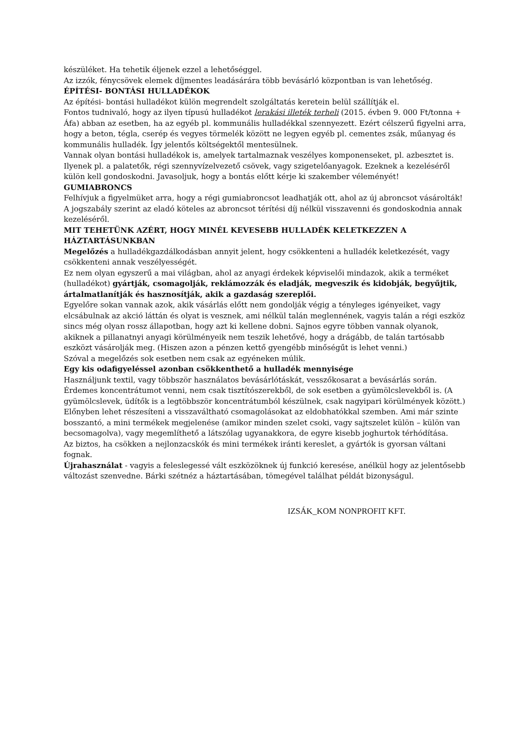készüléket. Ha tehetik éljenek ezzel a lehetőséggel.
Az izzók, fénycsövek elemek díjmentes leadásárára több bevásárló központban is van lehetőség.
ÉPÍTÉSI- BONTÁSI HULLADÉKOK
Az építési- bontási hulladékot külön megrendelt szolgáltatás keretein belül szállítják el.
Fontos tudnivaló, hogy az ilyen típusú hulladékot lerakási illeték terheli (2015. évben 9. 000 Ft/tonna + Áfa) abban az esetben, ha az egyéb pl. kommunális hulladékkal szennyezett. Ezért célszerű figyelni arra, hogy a beton, tégla, cserép és vegyes törmelék között ne legyen egyéb pl. cementes zsák, műanyag és kommunális hulladék. Így jelentős költségektől mentesülnek.
Vannak olyan bontási hulladékok is, amelyek tartalmaznak veszélyes komponenseket, pl. azbesztet is. Ilyenek pl. a palatetők, régi szennyvízelvezető csövek, vagy szigetelőanyagok. Ezeknek a kezeléséről külön kell gondoskodni. Javasoljuk, hogy a bontás előtt kérje ki szakember véleményét!
GUMIABRONCS
Felhívjuk a figyelmüket arra, hogy a régi gumiabroncsot leadhatják ott, ahol az új abroncsot vásárolták! A jogszabály szerint az eladó köteles az abroncsot térítési díj nélkül visszavenni és gondoskodnia annak kezeléséről.
MIT TEHETÜNK AZÉRT, HOGY MINÉL KEVESEBB HULLADÉK KELETKEZZEN A HÁZTARTÁSUNKBAN
Megelőzés a hulladékgazdálkodásban annyit jelent, hogy csökkenteni a hulladék keletkezését, vagy csökkenteni annak veszélyességét.
Ez nem olyan egyszerű a mai világban, ahol az anyagi érdekek képviselői mindazok, akik a terméket (hulladékot) gyártják, csomagolják, reklámozzák és eladják, megveszik és kidobják, begyűjtik, ártalmatlanítják és hasznosítják, akik a gazdaság szereplői.
Egyelőre sokan vannak azok, akik vásárlás előtt nem gondolják végig a tényleges igényeiket, vagy elcsábulnak az akció láttán és olyat is vesznek, ami nélkül talán meglennének, vagyis talán a régi eszköz sincs még olyan rossz állapotban, hogy azt ki kellene dobni. Sajnos egyre többen vannak olyanok, akiknek a pillanatnyi anyagi körülményeik nem teszik lehetővé, hogy a drágább, de talán tartósabb eszközt vásárolják meg. (Hiszen azon a pénzen kettő gyengébb minőségűt is lehet venni.)
Szóval a megelőzés sok esetben nem csak az egyéneken múlik.
Egy kis odafigyeléssel azonban csökkenthető a hulladék mennyisége
Használjunk textil, vagy többször használatos bevásárlótáskát, vesszőkosarat a bevásárlás során. Érdemes koncentrátumot venni, nem csak tisztítószerekből, de sok esetben a gyümölcslevekből is. (A gyümölcslevek, üdítők is a legtöbbször koncentrátumból készülnek, csak nagyipari körülmények között.) Előnyben lehet részesíteni a visszaváltható csomagolásokat az eldobhatókkal szemben. Ami már szinte bosszantó, a mini termékek megjelenése (amikor minden szelet csoki, vagy sajtszelet külön – külön van becsomagolva), vagy megemlíthető a látszólag ugyanakkora, de egyre kisebb joghurtok térhódítása.
Az biztos, ha csökken a nejlonzacskók és mini termékek iránti kereslet, a gyártók is gyorsan váltani fognak.
Újrahasználat - vagyis a feleslegessé vált eszközöknek új funkció keresése, anélkül hogy az jelentősebb változást szenvedne. Bárki szétnéz a háztartásában, tömegével találhat példát bizonyságul.
IZSÁK_KOM NONPROFIT KFT.